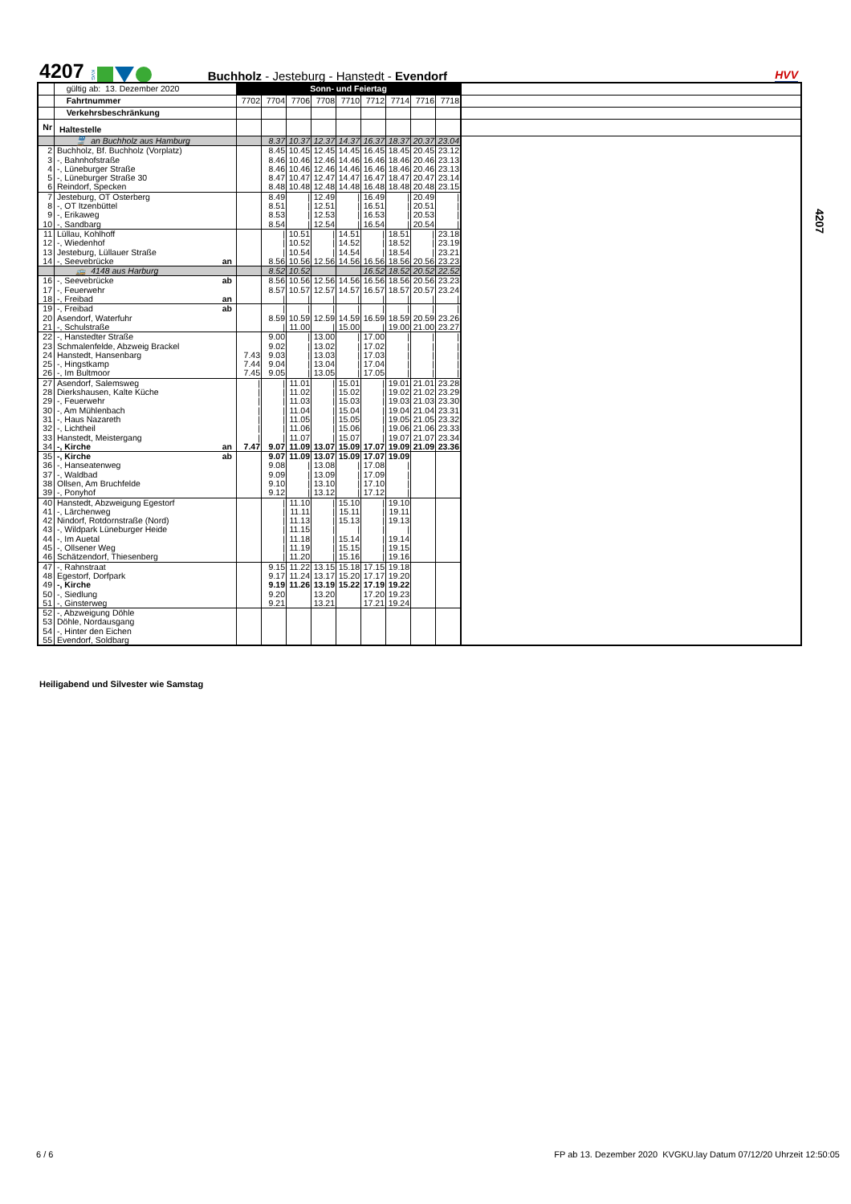4207 KVG Buchholz - Jesteburg - Hanstedt - Evendorf HVV
| | gültig ab: 13. Dezember 2020 | Sonn- und Feiertag | | | | | | | | | |
| | Fahrtnummer | 7702 | 7704 | 7706 | 7708 | 7710 | 7712 | 7714 | 7716 | 7718 | |
| | Verkehrsbeschränkung | | | | | | | | | | |
| Nr | Haltestelle | | | | | | | | | | |
| | 🚆 an Buchholz aus Hamburg | | 8.37 | 10.37 | 12.37 | 14.37 | 16.37 | 18.37 | 20.37 | 23.04 | |
| 2 | Buchholz, Bf. Buchholz (Vorplatz) | | 8.45 | 10.45 | 12.45 | 14.45 | 16.45 | 18.45 | 20.45 | 23.12 | |
| 3 | -, Bahnhofstraße | | 8.46 | 10.46 | 12.46 | 14.46 | 16.46 | 18.46 | 20.46 | 23.13 | |
| 4 | -, Lüneburger Straße | | 8.46 | 10.46 | 12.46 | 14.46 | 16.46 | 18.46 | 20.46 | 23.13 | |
| 5 | -, Lüneburger Straße 30 | | 8.47 | 10.47 | 12.47 | 14.47 | 16.47 | 18.47 | 20.47 | 23.14 | |
| 6 | Reindorf, Specken | | 8.48 | 10.48 | 12.48 | 14.48 | 16.48 | 18.48 | 20.48 | 23.15 | |
| 7 | Jesteburg, OT Osterberg | | 8.49 | / | 12.49 | / | 16.49 | / | 20.49 | / | |
| 8 | -, OT Itzenbüttel | | 8.51 | / | 12.51 | / | 16.51 | / | 20.51 | / | |
| 9 | -, Erikaweg | | 8.53 | / | 12.53 | / | 16.53 | / | 20.53 | / | |
| 10 | -, Sandbarg | | 8.54 | / | 12.54 | / | 16.54 | / | 20.54 | / | |
| 11 | Lüllau, Kohlhoff | | / | 10.51 | / | 14.51 | / | 18.51 | / | 23.18 | |
| 12 | -, Wiedenhof | | / | 10.52 | / | 14.52 | / | 18.52 | / | 23.19 | |
| 13 | Jesteburg, Lüllauer Straße | | / | 10.54 | / | 14.54 | / | 18.54 | / | 23.21 | |
| 14 | -, Seevebrücke an | | 8.56 | 10.56 | 12.56 | 14.56 | 16.56 | 18.56 | 20.56 | 23.23 | |
| | 🚌 4148 aus Harburg | | 8.52 | 10.52 | | | 16.52 | 18.52 | 20.52 | 22.52 | |
| 16 | -, Seevebrücke ab | | 8.56 | 10.56 | 12.56 | 14.56 | 16.56 | 18.56 | 20.56 | 23.23 | |
| 17 | -, Feuerwehr | | 8.57 | 10.57 | 12.57 | 14.57 | 16.57 | 18.57 | 20.57 | 23.24 | |
| 18 | -, Freibad an | | / | / | / | / | / | / | / | / | |
| 19 | -, Freibad ab | | / | / | / | / | / | / | / | / | |
| 20 | Asendorf, Waterfuhr | | 8.59 | 10.59 | 12.59 | 14.59 | 16.59 | 18.59 | 20.59 | 23.26 | |
| 21 | -, Schulstraße | | / | 11.00 | / | 15.00 | / | 19.00 | 21.00 | 23.27 | |
| 22 | -, Hanstedter Straße | | 9.00 | / | 13.00 | / | 17.00 | / | / | / | |
| 23 | Schmalenfelde, Abzweig Brackel | | 9.02 | / | 13.02 | / | 17.02 | / | / | / | |
| 24 | Hanstedt, Hansenbarg | 7.43 | 9.03 | / | 13.03 | / | 17.03 | / | / | / | |
| 25 | -, Hingstkamp | 7.44 | 9.04 | / | 13.04 | / | 17.04 | / | / | / | |
| 26 | -, Im Bultmoor | 7.45 | 9.05 | / | 13.05 | / | 17.05 | / | / | / | |
| 27 | Asendorf, Salemsweg | / | / | 11.01 | / | 15.01 | / | 19.01 | 21.01 | 23.28 | |
| 28 | Dierkshausen, Kalte Küche | / | / | 11.02 | / | 15.02 | / | 19.02 | 21.02 | 23.29 | |
| 29 | -, Feuerwehr | / | / | 11.03 | / | 15.03 | / | 19.03 | 21.03 | 23.30 | |
| 30 | -, Am Mühlenbach | / | / | 11.04 | / | 15.04 | / | 19.04 | 21.04 | 23.31 | |
| 31 | -, Haus Nazareth | / | / | 11.05 | / | 15.05 | / | 19.05 | 21.05 | 23.32 | |
| 32 | -, Lichtheil | / | / | 11.06 | / | 15.06 | / | 19.06 | 21.06 | 23.33 | |
| 33 | Hanstedt, Meistergang | / | / | 11.07 | / | 15.07 | / | 19.07 | 21.07 | 23.34 | |
| 34 | -, Kirche an | 7.47 | 9.07 | 11.09 | 13.07 | 15.09 | 17.07 | 19.09 | 21.09 | 23.36 | |
| 35 | -, Kirche ab | | 9.07 | 11.09 | 13.07 | 15.09 | 17.07 | 19.09 | | | |
| 36 | -, Hanseatenweg | | 9.08 | / | 13.08 | / | 17.08 | / | | | |
| 37 | -, Waldbad | | 9.09 | / | 13.09 | / | 17.09 | / | | | |
| 38 | Ollsen, Am Bruchfelde | | 9.10 | / | 13.10 | / | 17.10 | / | | | |
| 39 | -, Ponyhof | | 9.12 | / | 13.12 | / | 17.12 | / | | | |
| 40 | Hanstedt, Abzweigung Egestorf | | / | 11.10 | / | 15.10 | / | 19.10 | | | |
| 41 | -, Lärchenweg | | / | 11.11 | / | 15.11 | / | 19.11 | | | |
| 42 | Nindorf, Rotdornstraße (Nord) | | / | 11.13 | / | 15.13 | / | 19.13 | | | |
| 43 | -, Wildpark Lüneburger Heide | | / | 11.15 | / | / | / | / | | | |
| 44 | -, Im Auetal | | / | 11.18 | / | 15.14 | / | 19.14 | | | |
| 45 | -, Ollsener Weg | | / | 11.19 | / | 15.15 | / | 19.15 | | | |
| 46 | Schätzendorf, Thiesenberg | | / | 11.20 | / | 15.16 | / | 19.16 | | | |
| 47 | -, Rahnstraat | | 9.15 | 11.22 | 13.15 | 15.18 | 17.15 | 19.18 | | | |
| 48 | Egestorf, Dorfpark | | 9.17 | 11.24 | 13.17 | 15.20 | 17.17 | 19.20 | | | |
| 49 | -, Kirche | | 9.19 | 11.26 | 13.19 | 15.22 | 17.19 | 19.22 | | | |
| 50 | -, Siedlung | | 9.20 | | 13.20 | | 17.20 | 19.23 | | | |
| 51 | -, Ginsterweg | | 9.21 | | 13.21 | | 17.21 | 19.24 | | | |
| 52 | -, Abzweigung Döhle | | | | | | | | | | |
| 53 | Döhle, Nordausgang | | | | | | | | | | |
| 54 | -, Hinter den Eichen | | | | | | | | | | |
| 55 | Evendorf, Soldbarg | | | | | | | | | | |
4207
Heiligabend und Silvester wie Samstag
6 / 6
FP ab 13. Dezember 2020 KVGKU.lay Datum 07/12/20 Uhrzeit 12:50:05